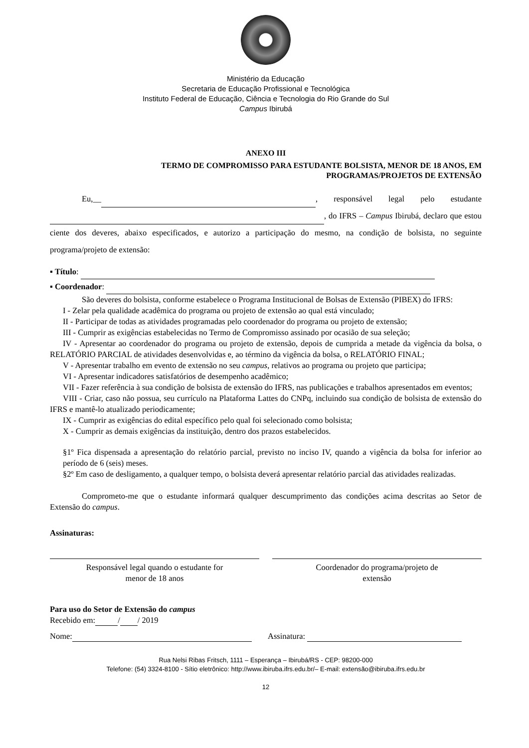Ministério da Educação
Secretaria de Educação Profissional e Tecnológica
Instituto Federal de Educação, Ciência e Tecnologia do Rio Grande do Sul
Campus Ibirubá
ANEXO III
TERMO DE COMPROMISSO PARA ESTUDANTE BOLSISTA, MENOR DE 18 ANOS, EM
PROGRAMAS/PROJETOS DE EXTENSÃO
Eu,__ , responsável legal pelo estudante , do IFRS – Campus Ibirubá, declaro que estou ciente dos deveres, abaixo especificados, e autorizo a participação do mesmo, na condição de bolsista, no seguinte programa/projeto de extensão:
▪ Título:
▪ Coordenador:
São deveres do bolsista, conforme estabelece o Programa Institucional de Bolsas de Extensão (PIBEX) do IFRS:
I - Zelar pela qualidade acadêmica do programa ou projeto de extensão ao qual está vinculado;
II - Participar de todas as atividades programadas pelo coordenador do programa ou projeto de extensão;
III - Cumprir as exigências estabelecidas no Termo de Compromisso assinado por ocasião de sua seleção;
IV - Apresentar ao coordenador do programa ou projeto de extensão, depois de cumprida a metade da vigência da bolsa, o RELATÓRIO PARCIAL de atividades desenvolvidas e, ao término da vigência da bolsa, o RELATÓRIO FINAL;
V - Apresentar trabalho em evento de extensão no seu campus, relativos ao programa ou projeto que participa;
VI - Apresentar indicadores satisfatórios de desempenho acadêmico;
VII - Fazer referência à sua condição de bolsista de extensão do IFRS, nas publicações e trabalhos apresentados em eventos;
VIII - Criar, caso não possua, seu currículo na Plataforma Lattes do CNPq, incluindo sua condição de bolsista de extensão do IFRS e mantê-lo atualizado periodicamente;
IX - Cumprir as exigências do edital específico pelo qual foi selecionado como bolsista;
X - Cumprir as demais exigências da instituição, dentro dos prazos estabelecidos.
§1º Fica dispensada a apresentação do relatório parcial, previsto no inciso IV, quando a vigência da bolsa for inferior ao período de 6 (seis) meses.
§2º Em caso de desligamento, a qualquer tempo, o bolsista deverá apresentar relatório parcial das atividades realizadas.
Comprometo-me que o estudante informará qualquer descumprimento das condições acima descritas ao Setor de Extensão do campus.
Assinaturas:
Responsável legal quando o estudante for
menor de 18 anos
Coordenador do programa/projeto de
extensão
Para uso do Setor de Extensão do campus
Recebido em: / / 2019
Nome: Assinatura:
Rua Nelsi Ribas Fritsch, 1111 – Esperança – Ibirubá/RS - CEP: 98200-000
Telefone: (54) 3324-8100 - Sítio eletrônico: http://www.ibiruba.ifrs.edu.br/– E-mail: extensão@ibiruba.ifrs.edu.br
12